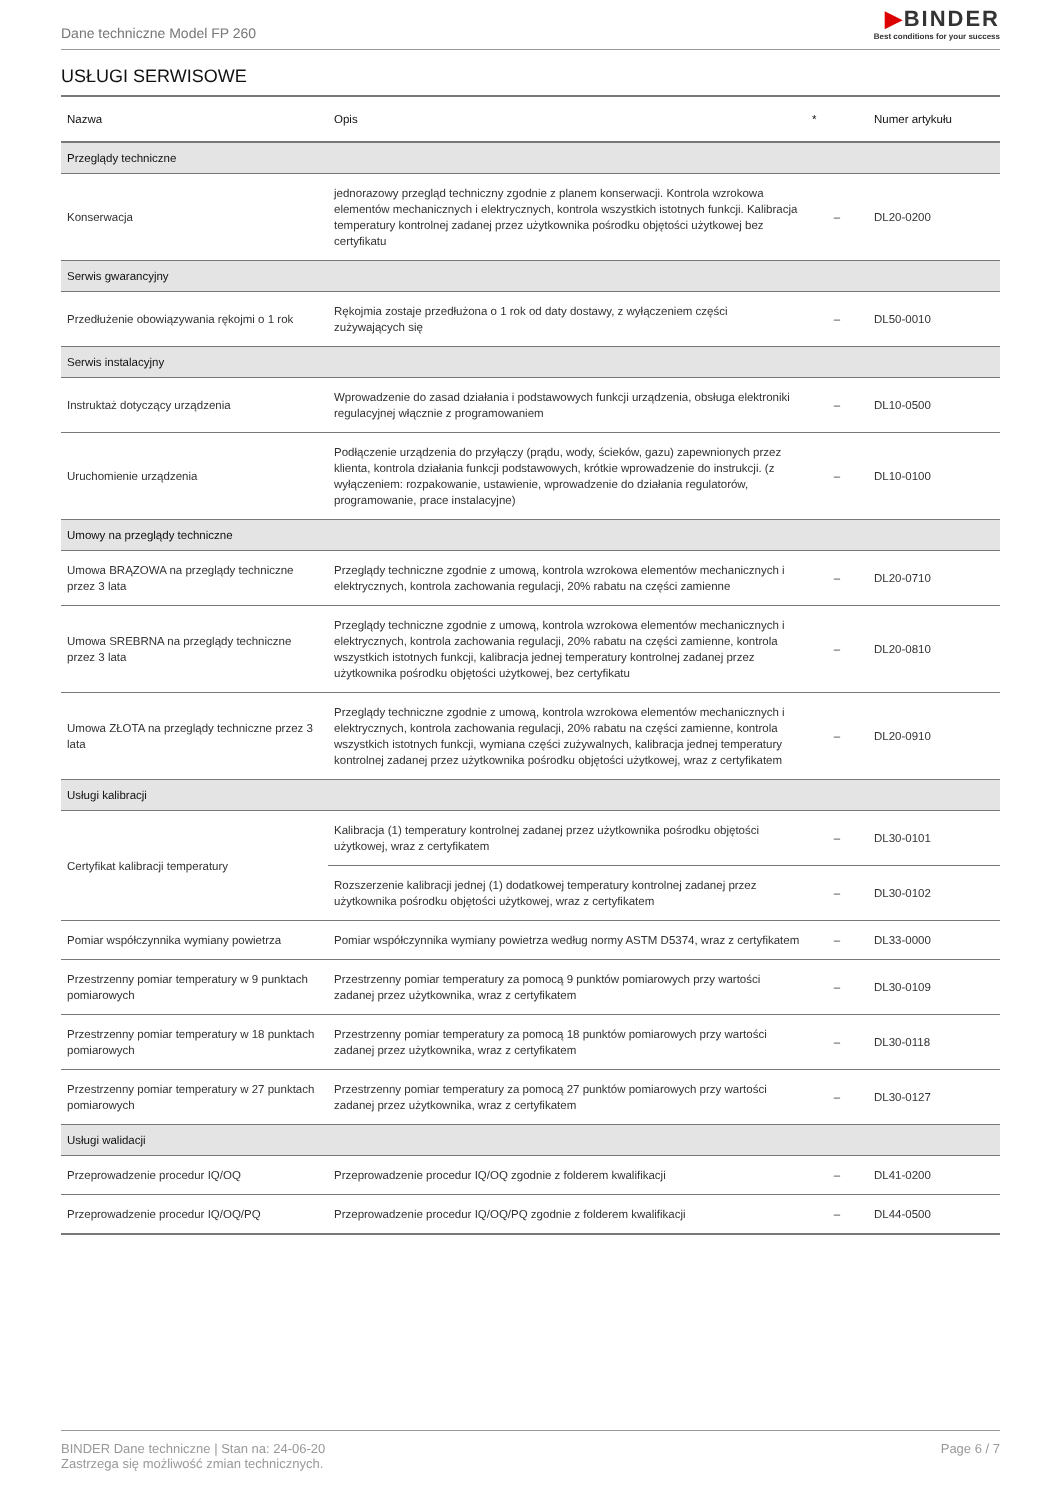Dane techniczne Model FP 260
▶BINDER
Best conditions for your success
USŁUGI SERWISOWE
| Nazwa | Opis | * | Numer artykułu |
| --- | --- | --- | --- |
| Przeglądy techniczne | | | |
| Konserwacja | jednorazowy przegląd techniczny zgodnie z planem konserwacji. Kontrola wzrokowa elementów mechanicznych i elektrycznych, kontrola wszystkich istotnych funkcji. Kalibracja temperatury kontrolnej zadanej przez użytkownika pośrodku objętości użytkowej bez certyfikatu | – | DL20-0200 |
| Serwis gwarancyjny | | | |
| Przedłużenie obowiązywania rękojmi o 1 rok | Rękojmia zostaje przedłużona o 1 rok od daty dostawy, z wyłączeniem części zużywających się | – | DL50-0010 |
| Serwis instalacyjny | | | |
| Instruktaż dotyczący urządzenia | Wprowadzenie do zasad działania i podstawowych funkcji urządzenia, obsługa elektroniki regulacyjnej włącznie z programowaniem | – | DL10-0500 |
| Uruchomienie urządzenia | Podłączenie urządzenia do przyłączy (prądu, wody, ścieków, gazu) zapewnionych przez klienta, kontrola działania funkcji podstawowych, krótkie wprowadzenie do instrukcji. (z wyłączeniem: rozpakowanie, ustawienie, wprowadzenie do działania regulatorów, programowanie, prace instalacyjne) | – | DL10-0100 |
| Umowy na przeglądy techniczne | | | |
| Umowa BRĄZOWA na przeglądy techniczne przez 3 lata | Przeglądy techniczne zgodnie z umową, kontrola wzrokowa elementów mechanicznych i elektrycznych, kontrola zachowania regulacji, 20% rabatu na części zamienne | – | DL20-0710 |
| Umowa SREBRNA na przeglądy techniczne przez 3 lata | Przeglądy techniczne zgodnie z umową, kontrola wzrokowa elementów mechanicznych i elektrycznych, kontrola zachowania regulacji, 20% rabatu na części zamienne, kontrola wszystkich istotnych funkcji, kalibracja jednej temperatury kontrolnej zadanej przez użytkownika pośrodku objętości użytkowej, bez certyfikatu | – | DL20-0810 |
| Umowa ZŁOTA na przeglądy techniczne przez 3 lata | Przeglądy techniczne zgodnie z umową, kontrola wzrokowa elementów mechanicznych i elektrycznych, kontrola zachowania regulacji, 20% rabatu na części zamienne, kontrola wszystkich istotnych funkcji, wymiana części zużywalnych, kalibracja jednej temperatury kontrolnej zadanej przez użytkownika pośrodku objętości użytkowej, wraz z certyfikatem | – | DL20-0910 |
| Usługi kalibracji | | | |
| Certyfikat kalibracji temperatury | Kalibracja (1) temperatury kontrolnej zadanej przez użytkownika pośrodku objętości użytkowej, wraz z certyfikatem | – | DL30-0101 |
| | Rozszerzenie kalibracji jednej (1) dodatkowej temperatury kontrolnej zadanej przez użytkownika pośrodku objętości użytkowej, wraz z certyfikatem | – | DL30-0102 |
| Pomiar współczynnika wymiany powietrza | Pomiar współczynnika wymiany powietrza według normy ASTM D5374, wraz z certyfikatem | – | DL33-0000 |
| Przestrzenny pomiar temperatury w 9 punktach pomiarowych | Przestrzenny pomiar temperatury za pomocą 9 punktów pomiarowych przy wartości zadanej przez użytkownika, wraz z certyfikatem | – | DL30-0109 |
| Przestrzenny pomiar temperatury w 18 punktach pomiarowych | Przestrzenny pomiar temperatury za pomocą 18 punktów pomiarowych przy wartości zadanej przez użytkownika, wraz z certyfikatem | – | DL30-0118 |
| Przestrzenny pomiar temperatury w 27 punktach pomiarowych | Przestrzenny pomiar temperatury za pomocą 27 punktów pomiarowych przy wartości zadanej przez użytkownika, wraz z certyfikatem | – | DL30-0127 |
| Usługi walidacji | | | |
| Przeprowadzenie procedur IQ/OQ | Przeprowadzenie procedur IQ/OQ zgodnie z folderem kwalifikacji | – | DL41-0200 |
| Przeprowadzenie procedur IQ/OQ/PQ | Przeprowadzenie procedur IQ/OQ/PQ zgodnie z folderem kwalifikacji | – | DL44-0500 |
BINDER Dane techniczne | Stan na: 24-06-20
Zastrzega się możliwość zmian technicznych.
Page 6 / 7